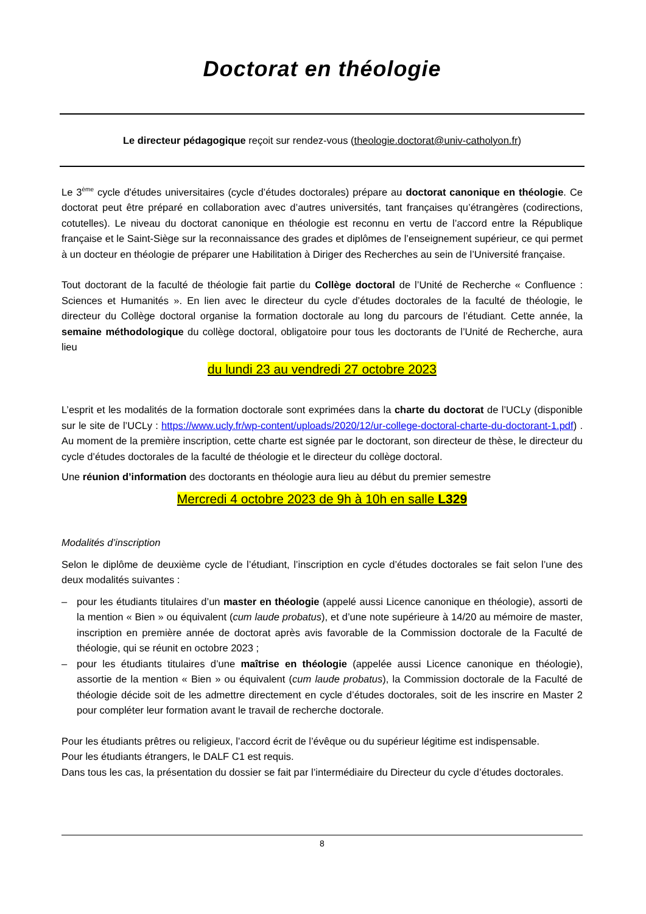Doctorat en théologie
Le directeur pédagogique reçoit sur rendez-vous (theologie.doctorat@univ-catholyon.fr)
Le 3<sup>ème</sup> cycle d'études universitaires (cycle d’études doctorales) prépare au doctorat canonique en théologie. Ce doctorat peut être préparé en collaboration avec d’autres universités, tant françaises qu’étrangères (codirections, cotutelles). Le niveau du doctorat canonique en théologie est reconnu en vertu de l’accord entre la République française et le Saint-Siège sur la reconnaissance des grades et diplômes de l’enseignement supérieur, ce qui permet à un docteur en théologie de préparer une Habilitation à Diriger des Recherches au sein de l’Université française.
Tout doctorant de la faculté de théologie fait partie du Collège doctoral de l’Unité de Recherche « Confluence : Sciences et Humanités ». En lien avec le directeur du cycle d’études doctorales de la faculté de théologie, le directeur du Collège doctoral organise la formation doctorale au long du parcours de l’étudiant. Cette année, la semaine méthodologique du collège doctoral, obligatoire pour tous les doctorants de l’Unité de Recherche, aura lieu
du lundi 23 au vendredi 27 octobre 2023
L’esprit et les modalités de la formation doctorale sont exprimées dans la charte du doctorat de l’UCLy (disponible sur le site de l’UCLy : https://www.ucly.fr/wp-content/uploads/2020/12/ur-college-doctoral-charte-du-doctorant-1.pdf) . Au moment de la première inscription, cette charte est signée par le doctorant, son directeur de thèse, le directeur du cycle d’études doctorales de la faculté de théologie et le directeur du collège doctoral.
Une réunion d’information des doctorants en théologie aura lieu au début du premier semestre
Mercredi 4 octobre 2023 de 9h à 10h en salle L329
Modalités d’inscription
Selon le diplôme de deuxième cycle de l’étudiant, l’inscription en cycle d’études doctorales se fait selon l’une des deux modalités suivantes :
– pour les étudiants titulaires d’un master en théologie (appelé aussi Licence canonique en théologie), assorti de la mention « Bien » ou équivalent (cum laude probatus), et d’une note supérieure à 14/20 au mémoire de master, inscription en première année de doctorat après avis favorable de la Commission doctorale de la Faculté de théologie, qui se réunit en octobre 2023 ;
– pour les étudiants titulaires d’une maîtrise en théologie (appelée aussi Licence canonique en théologie), assortie de la mention « Bien » ou équivalent (cum laude probatus), la Commission doctorale de la Faculté de théologie décide soit de les admettre directement en cycle d’études doctorales, soit de les inscrire en Master 2 pour compléter leur formation avant le travail de recherche doctorale.
Pour les étudiants prêtres ou religieux, l’accord écrit de l’évêque ou du supérieur légitime est indispensable.
Pour les étudiants étrangers, le DALF C1 est requis.
Dans tous les cas, la présentation du dossier se fait par l’intermédiaire du Directeur du cycle d’études doctorales.
8